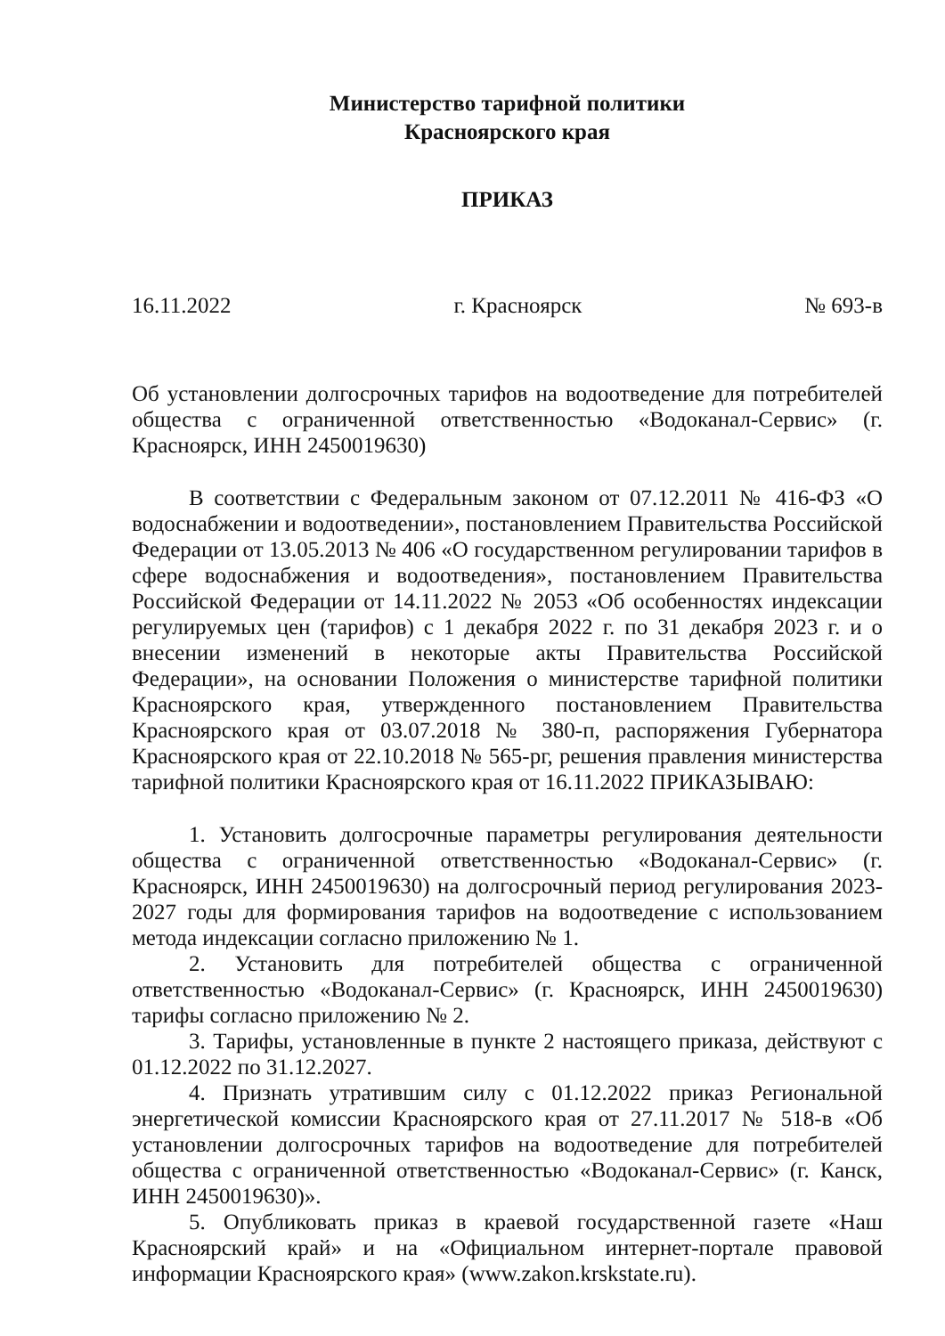Министерство тарифной политики
Красноярского края
ПРИКАЗ
16.11.2022 г. Красноярск № 693-в
Об установлении долгосрочных тарифов на водоотведение для потребителей общества с ограниченной ответственностью «Водоканал-Сервис» (г. Красноярск, ИНН 2450019630)
В соответствии с Федеральным законом от 07.12.2011 № 416-ФЗ «О водоснабжении и водоотведении», постановлением Правительства Российской Федерации от 13.05.2013 № 406 «О государственном регулировании тарифов в сфере водоснабжения и водоотведения», постановлением Правительства Российской Федерации от 14.11.2022 № 2053 «Об особенностях индексации регулируемых цен (тарифов) с 1 декабря 2022 г. по 31 декабря 2023 г. и о внесении изменений в некоторые акты Правительства Российской Федерации», на основании Положения о министерстве тарифной политики Красноярского края, утвержденного постановлением Правительства Красноярского края от 03.07.2018 № 380-п, распоряжения Губернатора Красноярского края от 22.10.2018 № 565-рг, решения правления министерства тарифной политики Красноярского края от 16.11.2022 ПРИКАЗЫВАЮ:
1. Установить долгосрочные параметры регулирования деятельности общества с ограниченной ответственностью «Водоканал-Сервис» (г. Красноярск, ИНН 2450019630) на долгосрочный период регулирования 2023-2027 годы для формирования тарифов на водоотведение с использованием метода индексации согласно приложению № 1.
2. Установить для потребителей общества с ограниченной ответственностью «Водоканал-Сервис» (г. Красноярск, ИНН 2450019630) тарифы согласно приложению № 2.
3. Тарифы, установленные в пункте 2 настоящего приказа, действуют с 01.12.2022 по 31.12.2027.
4. Признать утратившим силу с 01.12.2022 приказ Региональной энергетической комиссии Красноярского края от 27.11.2017 № 518-в «Об установлении долгосрочных тарифов на водоотведение для потребителей общества с ограниченной ответственностью «Водоканал-Сервис» (г. Канск, ИНН 2450019630)».
5. Опубликовать приказ в краевой государственной газете «Наш Красноярский край» и на «Официальном интернет-портале правовой информации Красноярского края» (www.zakon.krskstate.ru).